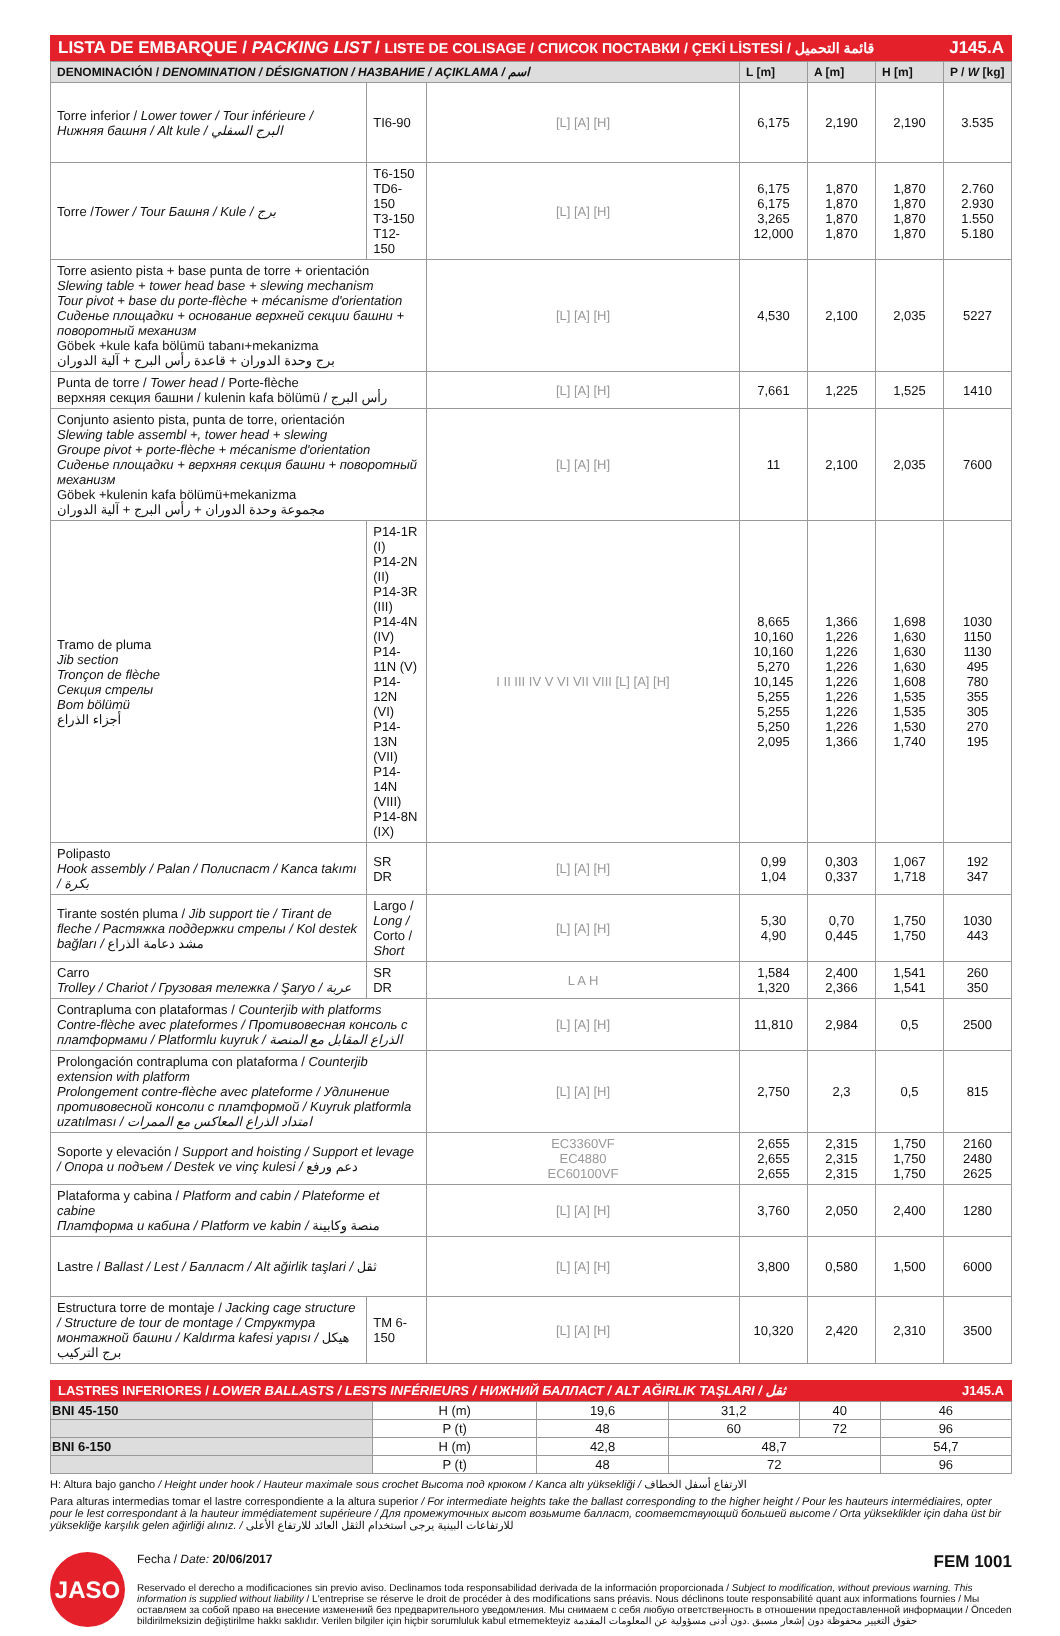LISTA DE EMBARQUE / PACKING LIST / LISTE DE COLISAGE / СПИСОК ПОСТАВКИ / ÇEKİ LİSTESİ / قائمة التحميل J145.A
| DENOMINACIÓN / DENOMINATION / DÉSIGNATION / НАЗВАНИЕ / AÇIKLAMA / اسم | | | L [m] | A [m] | H [m] | P / W [kg] |
| --- | --- | --- | --- | --- | --- | --- |
| Torre inferior / Lower tower / Tour inférieure / Нижняя башня / Alt kule / البرج السفلي | TI6-90 | [L] [A] [H] | 6,175 | 2,190 | 2,190 | 3.535 |
| Torre / Tower / Tour Башня / Kule / برج | T6-150 TD6-150 T3-150 T12-150 | [L] [A] [H] | 6,175 6,175 3,265 12,000 | 1,870 1,870 1,870 1,870 | 1,870 1,870 1,870 1,870 | 2.760 2.930 1.550 5.180 |
| Torre asiento pista + base punta de torre + orientación Slewing table + tower head base + slewing mechanism Tour pivot + base du porte-flèche + mécanisme d'orientation Сиденье площадки + основание верхней секции башни + поворотный механизм Göbek +kule kafa bölümü tabanı+mekanizma برج وحدة الدوران + قاعدة رأس البرج + آلية الدوران | | [L] [A] [H] | 4,530 | 2,100 | 2,035 | 5227 |
| Punta de torre / Tower head / Porte-flèche верхняя секция башни / kulenin kafa bölümü / رأس البرج | | [L] [A] [H] | 7,661 | 1,225 | 1,525 | 1410 |
| Conjunto asiento pista, punta de torre, orientación Slewing table assembl +, tower head + slewing Groupe pivot + porte-flèche + mécanisme d'orientation Сиденье площадки + верхняя секция башни + поворотный механизм Göbek +kulenin kafa bölümü+mekanizma مجموعة وحدة الدوران + رأس البرج + آلية الدوران | | [L] [A] [H] | 11 | 2,100 | 2,035 | 7600 |
| Tramo de pluma Jib section Tronçon de flèche Секция стрелы Bom bölümü أجزاء الذراع | P14-1R (I) P14-2N (II) P14-3R (III) P14-4N (IV) P14-11N (V) P14-12N (VI) P14-13N (VII) P14-14N (VIII) P14-8N (IX) | I II III IV V VI VII VIII [L] [A] [H] | 8,665 10,160 10,160 5,270 10,145 5,255 5,255 5,250 2,095 | 1,366 1,226 1,226 1,226 1,226 1,226 1,226 1,226 1,366 | 1,698 1,630 1,630 1,630 1,608 1,535 1,535 1,530 1,740 | 1030 1150 1130 495 780 355 305 270 195 |
| Polipasto Hook assembly / Palan / Полиспаст / Kanca takımı / بكرة | SR DR | [L] [A] [H] | 0,99 1,04 | 0,303 0,337 | 1,067 1,718 | 192 347 |
| Tirante sostén pluma / Jib support tie / Tirant de fleche / Растяжка поддержки стрелы / Kol destek bağları / مشد دعامة الذراع | Largo / Long / Corto / Short | [L] [A] [H] | 5,30 4,90 | 0,70 0,445 | 1,750 1,750 | 1030 443 |
| Carro Trolley / Chariot / Грузовая тележка / Şaryo / عربة | SR DR | L A H | 1,584 1,320 | 2,400 2,366 | 1,541 1,541 | 260 350 |
| Contrapluma con plataformas / Counterjib with platforms Contre-flèche avec plateformes / Противовесная консоль с платформами / Platformlu kuyruk / الذراع المقابل مع المنصة | | [L] [A] [H] | 11,810 | 2,984 | 0,5 | 2500 |
| Prolongación contrapluma con plataforma / Counterjib extension with platform Prolongement contre-flèche avec plateforme / Удлинение противовесной консоли с платформой / Kuyruk platformla uzatılması / امتداد الذراع المعاكس مع الممرات | | [L] [A] [H] | 2,750 | 2,3 | 0,5 | 815 |
| Soporte y elevación / Support and hoisting / Support et levage / Опора и подъем / Destek ve vinç kulesi / دعم ورفع | | EC3360VF EC4880 EC60100VF | 2,655 2,655 2,655 | 2,315 2,315 2,315 | 1,750 1,750 1,750 | 2160 2480 2625 |
| Plataforma y cabina / Platform and cabin / Plateforme et cabine Платформа и кабина / Platform ve kabin / منصة وكابينة | | [L] [A] [H] | 3,760 | 2,050 | 2,400 | 1280 |
| Lastre / Ballast / Lest / Балласт / Alt ağirlik taşlari / ثقل | | [L] [A] [H] | 3,800 | 0,580 | 1,500 | 6000 |
| Estructura torre de montaje / Jacking cage structure / Structure de tour de montage / Структура монтажной башни / Kaldırma kafesi yapısı / هيكل برج التركيب | TM 6-150 | [L] [A] [H] | 10,320 | 2,420 | 2,310 | 3500 |
LASTRES INFERIORES / LOWER BALLASTS / LESTS INFÉRIEURS / НИЖНИЙ БАЛЛАСТ / ALT AĞIRLIK TAŞLARI / ثقل J145.A
| BNI 45-150 | H (m) | 19,6 | 31,2 | 40 | 46 |
| | P (t) | 48 | 60 | 72 | 96 |
| BNI 6-150 | H (m) | 42,8 | 48,7 | | 54,7 |
| | P (t) | 48 | 72 | | 96 |
H: Altura bajo gancho / Height under hook / Hauteur maximale sous crochet Высота под крюком / Kanca altı yüksekliği / الارتفاع أسفل الخطاف
Para alturas intermedias tomar el lastre correspondiente a la altura superior / For intermediate heights take the ballast corresponding to the higher height / Pour les hauteurs intermédiaires, opter pour le lest correspondant à la hauteur immédiatement supérieure / Для промежуточных высот возьмите балласт, соответствующий большей высоте / Orta yükseklikler için daha üst bir yüksekliğe karşılık gelen ağirliği alınız. / للارتفاعات البينية يرجى استخدام الثقل العائد للارتفاع الأعلى
JASO
Fecha / Date: 20/06/2017 FEM 1001
Reservado el derecho a modificaciones sin previo aviso. Declinamos toda responsabilidad derivada de la información proporcionada / Subject to modification, without previous warning. This information is supplied without liability / L'entreprise se réserve le droit de procéder à des modifications sans préavis. Nous déclinons toute responsabilité quant aux informations fournies / Мы оставляем за собой право на внесение изменений без предварительного уведомления. Мы снимаем с себя любую ответственность в отношении предоставленной информации / Önceden bildirilmeksizin değiştirilme hakkı saklıdır. Verilen bilgiler için hiçbir sorumluluk kabul etmemekteyiz حقوق التغيير محفوظة دون إشعار مسبق .دون أدنى مسؤولية عن المعلومات المقدمة